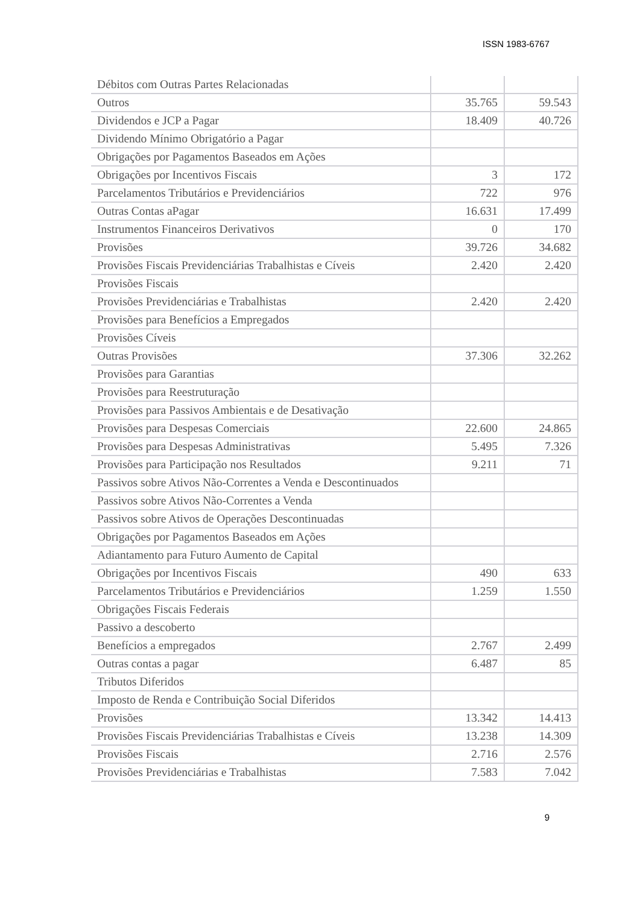ISSN 1983-6767
| Débitos com Outras Partes Relacionadas | | |
| Outros | 35.765 | 59.543 |
| Dividendos e JCP a Pagar | 18.409 | 40.726 |
| Dividendo Mínimo Obrigatório a Pagar | | |
| Obrigações por Pagamentos Baseados em Ações | | |
| Obrigações por Incentivos Fiscais | 3 | 172 |
| Parcelamentos Tributários e Previdenciários | 722 | 976 |
| Outras Contas aPagar | 16.631 | 17.499 |
| Instrumentos Financeiros Derivativos | 0 | 170 |
| Provisões | 39.726 | 34.682 |
| Provisões Fiscais Previdenciárias Trabalhistas e Cíveis | 2.420 | 2.420 |
| Provisões Fiscais | | |
| Provisões Previdenciárias e Trabalhistas | 2.420 | 2.420 |
| Provisões para Benefícios a Empregados | | |
| Provisões Cíveis | | |
| Outras Provisões | 37.306 | 32.262 |
| Provisões para Garantias | | |
| Provisões para Reestruturação | | |
| Provisões para Passivos Ambientais e de Desativação | | |
| Provisões para Despesas Comerciais | 22.600 | 24.865 |
| Provisões para Despesas Administrativas | 5.495 | 7.326 |
| Provisões para Participação nos Resultados | 9.211 | 71 |
| Passivos sobre Ativos Não-Correntes a Venda e Descontinuados | | |
| Passivos sobre Ativos Não-Correntes a Venda | | |
| Passivos sobre Ativos de Operações Descontinuadas | | |
| Obrigações por Pagamentos Baseados em Ações | | |
| Adiantamento para Futuro Aumento de Capital | | |
| Obrigações por Incentivos Fiscais | 490 | 633 |
| Parcelamentos Tributários e Previdenciários | 1.259 | 1.550 |
| Obrigações Fiscais Federais | | |
| Passivo a descoberto | | |
| Benefícios a empregados | 2.767 | 2.499 |
| Outras contas a pagar | 6.487 | 85 |
| Tributos Diferidos | | |
| Imposto de Renda e Contribuição Social Diferidos | | |
| Provisões | 13.342 | 14.413 |
| Provisões Fiscais Previdenciárias Trabalhistas e Cíveis | 13.238 | 14.309 |
| Provisões Fiscais | 2.716 | 2.576 |
| Provisões Previdenciárias e Trabalhistas | 7.583 | 7.042 |
9